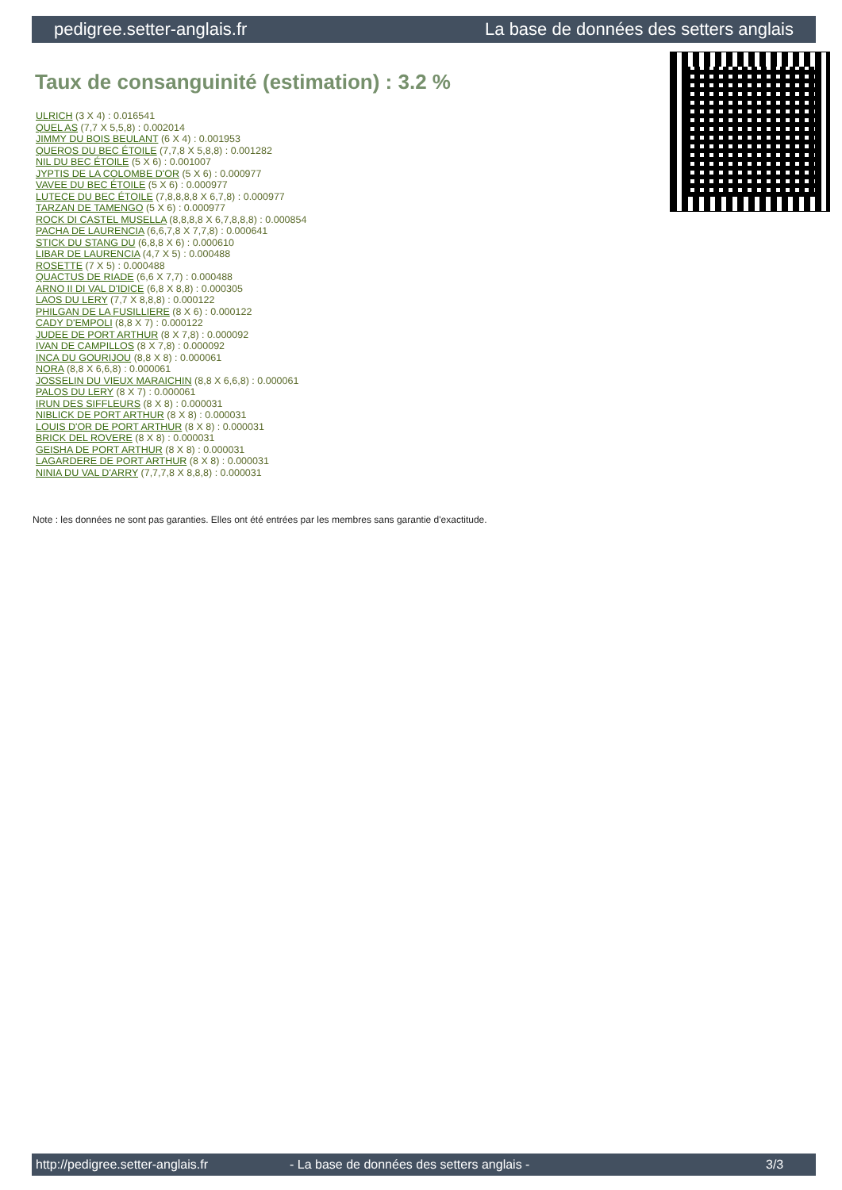pedigree.setter-anglais.fr La base de données des setters anglais
Taux de consanguinité (estimation) : 3.2 %
ULRICH (3 X 4) : 0.016541
QUEL AS (7,7 X 5,5,8) : 0.002014
JIMMY DU BOIS BEULANT (6 X 4) : 0.001953
QUEROS DU BEC ÉTOILE (7,7,8 X 5,8,8) : 0.001282
NIL DU BEC ÉTOILE (5 X 6) : 0.001007
JYPTIS DE LA COLOMBE D'OR (5 X 6) : 0.000977
VAVEE DU BEC ÉTOILE (5 X 6) : 0.000977
LUTECE DU BEC ÉTOILE (7,8,8,8,8 X 6,7,8) : 0.000977
TARZAN DE TAMENGO (5 X 6) : 0.000977
ROCK DI CASTEL MUSELLA (8,8,8,8 X 6,7,8,8,8) : 0.000854
PACHA DE LAURENCIA (6,6,7,8 X 7,7,8) : 0.000641
STICK DU STANG DU (6,8,8 X 6) : 0.000610
LIBAR DE LAURENCIA (4,7 X 5) : 0.000488
ROSETTE (7 X 5) : 0.000488
QUACTUS DE RIADE (6,6 X 7,7) : 0.000488
ARNO II DI VAL D'IDICE (6,8 X 8,8) : 0.000305
LAOS DU LERY (7,7 X 8,8,8) : 0.000122
PHILGAN DE LA FUSILLIERE (8 X 6) : 0.000122
CADY D'EMPOLI (8,8 X 7) : 0.000122
JUDEE DE PORT ARTHUR (8 X 7,8) : 0.000092
IVAN DE CAMPILLOS (8 X 7,8) : 0.000092
INCA DU GOURIJOU (8,8 X 8) : 0.000061
NORA (8,8 X 6,6,8) : 0.000061
JOSSELIN DU VIEUX MARAICHIN (8,8 X 6,6,8) : 0.000061
PALOS DU LERY (8 X 7) : 0.000061
IRUN DES SIFFLEURS (8 X 8) : 0.000031
NIBLICK DE PORT ARTHUR (8 X 8) : 0.000031
LOUIS D'OR DE PORT ARTHUR (8 X 8) : 0.000031
BRICK DEL ROVERE (8 X 8) : 0.000031
GEISHA DE PORT ARTHUR (8 X 8) : 0.000031
LAGARDERE DE PORT ARTHUR (8 X 8) : 0.000031
NINIA DU VAL D'ARRY (7,7,7,8 X 8,8,8) : 0.000031
Note : les données ne sont pas garanties. Elles ont été entrées par les membres sans garantie d'exactitude.
http://pedigree.setter-anglais.fr - La base de données des setters anglais - 3/3